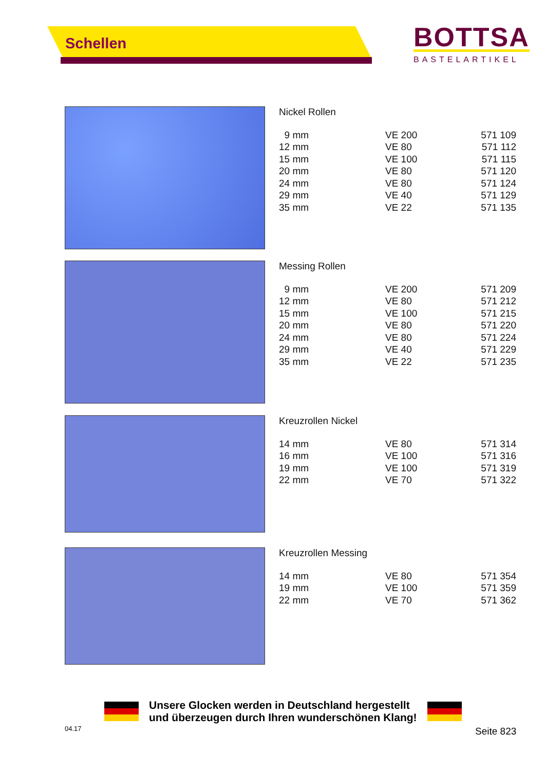Schellen
BOTTSA
BASTELARTIKEL
Nickel Rollen
| 9 mm | VE 200 | 571 109 |
| 12 mm | VE 80 | 571 112 |
| 15 mm | VE 100 | 571 115 |
| 20 mm | VE 80 | 571 120 |
| 24 mm | VE 80 | 571 124 |
| 29 mm | VE 40 | 571 129 |
| 35 mm | VE 22 | 571 135 |
Messing Rollen
| 9 mm | VE 200 | 571 209 |
| 12 mm | VE 80 | 571 212 |
| 15 mm | VE 100 | 571 215 |
| 20 mm | VE 80 | 571 220 |
| 24 mm | VE 80 | 571 224 |
| 29 mm | VE 40 | 571 229 |
| 35 mm | VE 22 | 571 235 |
Kreuzrollen Nickel
| 14 mm | VE 80 | 571 314 |
| 16 mm | VE 100 | 571 316 |
| 19 mm | VE 100 | 571 319 |
| 22 mm | VE 70 | 571 322 |
Kreuzrollen Messing
| 14 mm | VE 80 | 571 354 |
| 19 mm | VE 100 | 571 359 |
| 22 mm | VE 70 | 571 362 |
Unsere Glocken werden in Deutschland hergestellt
und überzeugen durch Ihren wunderschönen Klang!
04.17 Seite 823